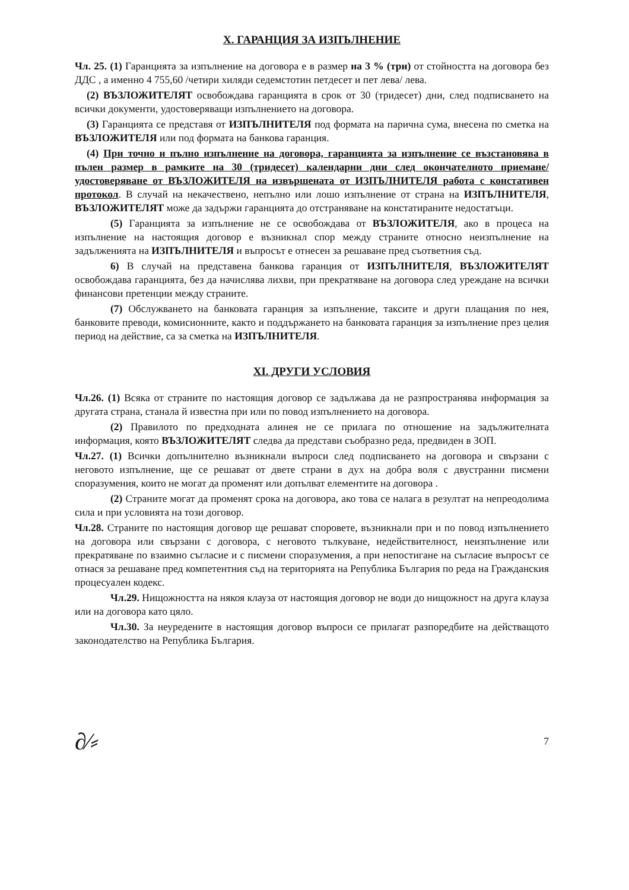X. ГАРАНЦИЯ ЗА ИЗПЪЛНЕНИЕ
Чл. 25. (1) Гаранцията за изпълнение на договора е в размер на 3 % (три) от стойността на договора без ДДС , а именно 4 755,60 /четири хиляди седемстотин петдесет и пет лева/ лева.
(2) ВЪЗЛОЖИТЕЛЯТ освобождава гаранцията в срок от 30 (тридесет) дни, след подписването на всички документи, удостоверяващи изпълнението на договора.
(3) Гаранцията се представя от ИЗПЪЛНИТЕЛЯ под формата на парична сума, внесена по сметка на ВЪЗЛОЖИТЕЛЯ или под формата на банкова гаранция.
(4) При точно и пълно изпълнение на договора, гаранцията за изпълнение се възстановява в пълен размер в рамките на 30 (тридесет) календарни дни след окончателното приемане/удостоверяване от ВЪЗЛОЖИТЕЛЯ на извършената от ИЗПЪЛНИТЕЛЯ работа с констативен протокол. В случай на некачествено, непълно или лошо изпълнение от страна на ИЗПЪЛНИТЕЛЯ, ВЪЗЛОЖИТЕЛЯТ може да задържи гаранцията до отстраняване на констатираните недостатъци.
(5) Гаранцията за изпълнение не се освобождава от ВЪЗЛОЖИТЕЛЯ, ако в процеса на изпълнение на настоящия договор е възникнал спор между страните относно неизпълнение на задълженията на ИЗПЪЛНИТЕЛЯ и въпросът е отнесен за решаване пред съответния съд.
6) В случай на представена банкова гаранция от ИЗПЪЛНИТЕЛЯ, ВЪЗЛОЖИТЕЛЯТ освобождава гаранцията, без да начислява лихви, при прекратяване на договора след уреждане на всички финансови претенции между страните.
(7) Обслужването на банковата гаранция за изпълнение, таксите и други плащания по нея, банковите преводи, комисионните, както и поддържането на банковата гаранция за изпълнение през целия период на действие, са за сметка на ИЗПЪЛНИТЕЛЯ.
XI. ДРУГИ УСЛОВИЯ
Чл.26. (1) Всяка от страните по настоящия договор се задължава да не разпространява информация за другата страна, станала й известна при или по повод изпълнението на договора.
(2) Правилото по предходната алинея не се прилага по отношение на задължителната информация, която ВЪЗЛОЖИТЕЛЯТ следва да представи съобразно реда, предвиден в ЗОП.
Чл.27. (1) Всички допълнително възникнали въпроси след подписването на договора и свързани с неговото изпълнение, ще се решават от двете страни в дух на добра воля с двустранни писмени споразумения, които не могат да променят или допълват елементите на договора .
(2) Страните могат да променят срока на договора, ако това се налага в резултат на непреодолима сила и при условията на този договор.
Чл.28. Страните по настоящия договор ще решават споровете, възникнали при и по повод изпълнението на договора или свързани с договора, с неговото тълкуване, недействителност, неизпълнение или прекратяване по взаимно съгласие и с писмени споразумения, а при непостигане на съгласие въпросът се отнася за решаване пред компетентния съд на територията на Република България по реда на Гражданския процесуален кодекс.
Чл.29. Нищожността на някоя клауза от настоящия договор не води до нищожност на друга клауза или на договора като цяло.
Чл.30. За неуредените в настоящия договор въпроси се прилагат разпоредбите на действащото законодателство на Република България.
∂⁄⸗ 7